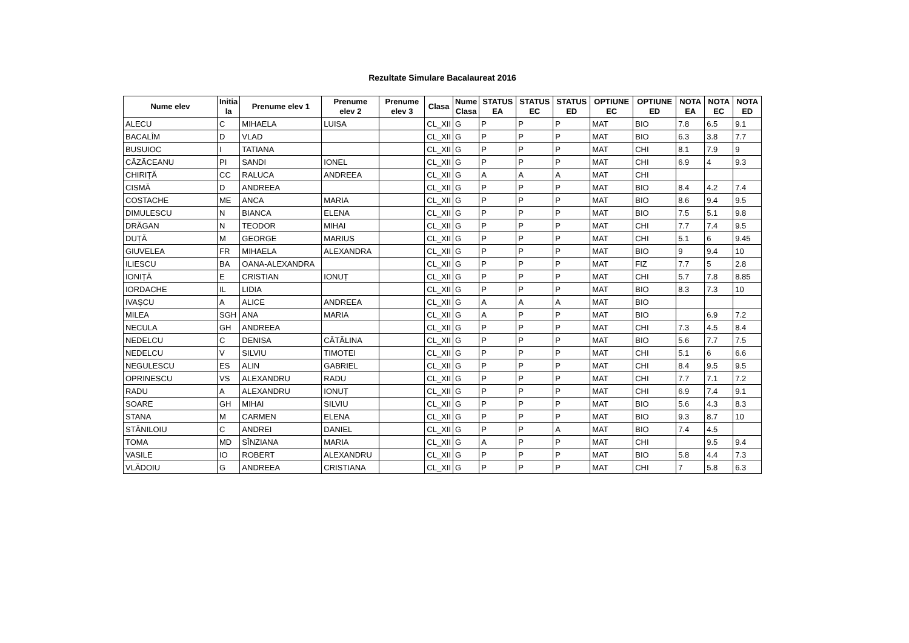Rezultate Simulare Bacalaureat 2016
| Nume elev | Initia la | Prenume elev 1 | Prenume elev 2 | Prenume elev 3 | Clasa | Nume Clasa | STATUS EA | STATUS EC | STATUS ED | OPTIUNE EC | OPTIUNE ED | NOTA EA | NOTA EC | NOTA ED |
| --- | --- | --- | --- | --- | --- | --- | --- | --- | --- | --- | --- | --- | --- | --- |
| ALECU | C | MIHAELA | LUISA | | CL_XII | G | P | P | P | MAT | BIO | 7.8 | 6.5 | 9.1 |
| BACALÎM | D | VLAD | | | CL_XII | G | P | P | P | MAT | BIO | 6.3 | 3.8 | 7.7 |
| BUSUIOC | I | TATIANA | | | CL_XII | G | P | P | P | MAT | CHI | 8.1 | 7.9 | 9 |
| CĂZĂCEANU | PI | SANDI | IONEL | | CL_XII | G | P | P | P | MAT | CHI | 6.9 | 4 | 9.3 |
| CHIRIȚĂ | CC | RALUCA | ANDREEA | | CL_XII | G | A | A | A | MAT | CHI | | | |
| CISMĂ | D | ANDREEA | | | CL_XII | G | P | P | P | MAT | BIO | 8.4 | 4.2 | 7.4 |
| COSTACHE | ME | ANCA | MARIA | | CL_XII | G | P | P | P | MAT | BIO | 8.6 | 9.4 | 9.5 |
| DIMULESCU | N | BIANCA | ELENA | | CL_XII | G | P | P | P | MAT | BIO | 7.5 | 5.1 | 9.8 |
| DRĂGAN | N | TEODOR | MIHAI | | CL_XII | G | P | P | P | MAT | CHI | 7.7 | 7.4 | 9.5 |
| DUȚĂ | M | GEORGE | MARIUS | | CL_XII | G | P | P | P | MAT | CHI | 5.1 | 6 | 9.45 |
| GIUVELEA | FR | MIHAELA | ALEXANDRA | | CL_XII | G | P | P | P | MAT | BIO | 9 | 9.4 | 10 |
| ILIESCU | BA | OANA-ALEXANDRA | | | CL_XII | G | P | P | P | MAT | FIZ | 7.7 | 5 | 2.8 |
| IONIȚĂ | E | CRISTIAN | IONUȚ | | CL_XII | G | P | P | P | MAT | CHI | 5.7 | 7.8 | 8.85 |
| IORDACHE | IL | LIDIA | | | CL_XII | G | P | P | P | MAT | BIO | 8.3 | 7.3 | 10 |
| IVAȘCU | A | ALICE | ANDREEA | | CL_XII | G | A | A | A | MAT | BIO | | | |
| MILEA | SGH | ANA | MARIA | | CL_XII | G | A | P | P | MAT | BIO | | 6.9 | 7.2 |
| NECULA | GH | ANDREEA | | | CL_XII | G | P | P | P | MAT | CHI | 7.3 | 4.5 | 8.4 |
| NEDELCU | C | DENISA | CĂTĂLINA | | CL_XII | G | P | P | P | MAT | BIO | 5.6 | 7.7 | 7.5 |
| NEDELCU | V | SILVIU | TIMOTEI | | CL_XII | G | P | P | P | MAT | CHI | 5.1 | 6 | 6.6 |
| NEGULESCU | ES | ALIN | GABRIEL | | CL_XII | G | P | P | P | MAT | CHI | 8.4 | 9.5 | 9.5 |
| OPRINESCU | VS | ALEXANDRU | RADU | | CL_XII | G | P | P | P | MAT | CHI | 7.7 | 7.1 | 7.2 |
| RADU | A | ALEXANDRU | IONUȚ | | CL_XII | G | P | P | P | MAT | CHI | 6.9 | 7.4 | 9.1 |
| SOARE | GH | MIHAI | SILVIU | | CL_XII | G | P | P | P | MAT | BIO | 5.6 | 4.3 | 8.3 |
| STANA | M | CARMEN | ELENA | | CL_XII | G | P | P | P | MAT | BIO | 9.3 | 8.7 | 10 |
| STĂNILOIU | C | ANDREI | DANIEL | | CL_XII | G | P | P | A | MAT | BIO | 7.4 | 4.5 | |
| TOMA | MD | SÎNZIANA | MARIA | | CL_XII | G | A | P | P | MAT | CHI | | 9.5 | 9.4 |
| VASILE | IO | ROBERT | ALEXANDRU | | CL_XII | G | P | P | P | MAT | BIO | 5.8 | 4.4 | 7.3 |
| VLĂDOIU | G | ANDREEA | CRISTIANA | | CL_XII | G | P | P | P | MAT | CHI | 7 | 5.8 | 6.3 |